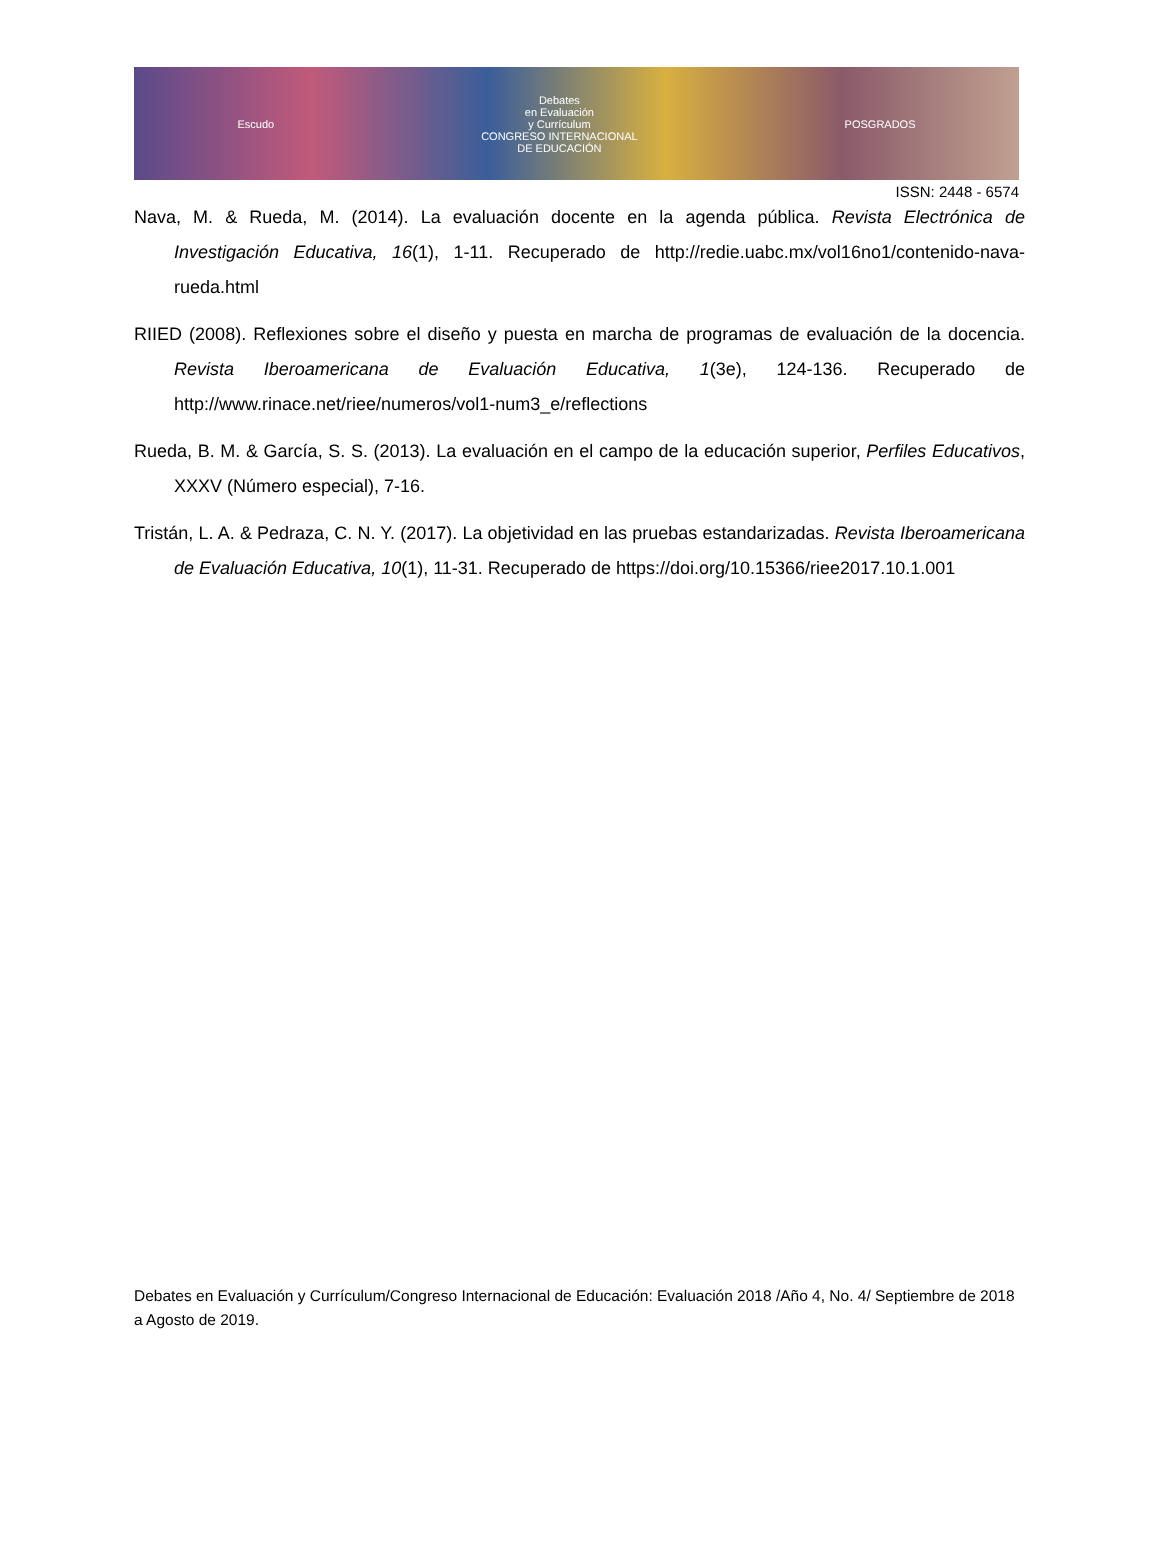Escudo
Debates
en Evaluación
y Currículum
CONGRESO INTERNACIONAL
DE EDUCACIÓN
POSGRADOS
ISSN: 2448 - 6574
Nava, M. & Rueda, M. (2014). La evaluación docente en la agenda pública. Revista Electrónica de Investigación Educativa, 16(1), 1-11. Recuperado de http://redie.uabc.mx/vol16no1/contenido-nava-rueda.html
RIIED (2008). Reflexiones sobre el diseño y puesta en marcha de programas de evaluación de la docencia. Revista Iberoamericana de Evaluación Educativa, 1(3e), 124-136. Recuperado de http://www.rinace.net/riee/numeros/vol1-num3_e/reflections
Rueda, B. M. & García, S. S. (2013). La evaluación en el campo de la educación superior, Perfiles Educativos, XXXV (Número especial), 7-16.
Tristán, L. A. & Pedraza, C. N. Y. (2017). La objetividad en las pruebas estandarizadas. Revista Iberoamericana de Evaluación Educativa, 10(1), 11-31. Recuperado de https://doi.org/10.15366/riee2017.10.1.001
Debates en Evaluación y Currículum/Congreso Internacional de Educación: Evaluación 2018 /Año 4, No. 4/ Septiembre de 2018 a Agosto de 2019.